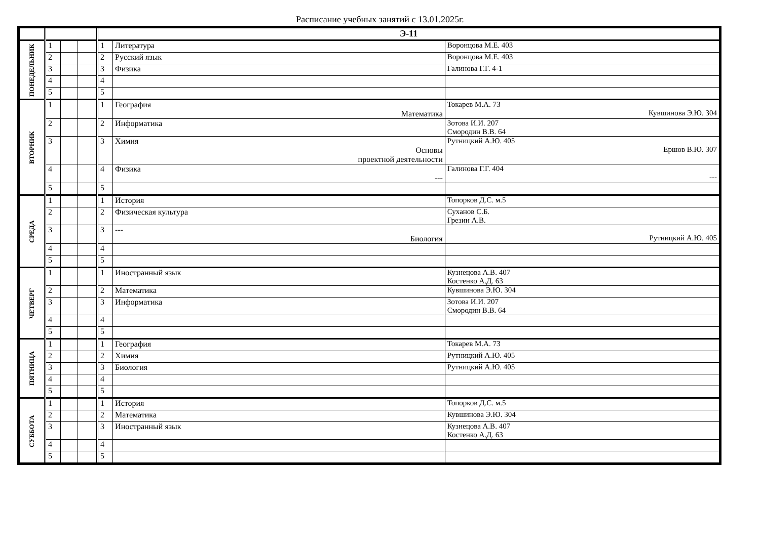Расписание учебных занятий с 13.01.2025г.
| | | | | Э-11 | | |
| --- | --- | --- | --- | --- | --- | --- |
| ПОНЕДЕЛЬНИК | 1 | | | 1 | Литература | Воронцова М.Е. 403 |
| | 2 | | | 2 | Русский язык | Воронцова М.Е. 403 |
| | 3 | | | 3 | Физика | Галинова Г.Г. 4-1 |
| | 4 | | | 4 | | |
| | 5 | | | 5 | | |
| ВТОРНИК | 1 | | | 1 | География Математика | Токарев М.А. 73 Кувшинова Э.Ю. 304 |
| | 2 | | | 2 | Информатика | Зотова И.И. 207 Смородин В.В. 64 |
| | 3 | | | 3 | Химия Основы проектной деятельности | Рутницкий А.Ю. 405 Ершов В.Ю. 307 |
| | 4 | | | 4 | Физика --- | Галинова Г.Г. 404 --- |
| | 5 | | | 5 | | |
| СРЕДА | 1 | | | 1 | История | Топорков Д.С. м.5 |
| | 2 | | | 2 | Физическая культура | Суханов С.Б. Грезин А.В. |
| | 3 | | | 3 | --- Биология | Рутницкий А.Ю. 405 |
| | 4 | | | 4 | | |
| | 5 | | | 5 | | |
| ЧЕТВЕРГ | 1 | | | 1 | Иностранный язык | Кузнецова А.В. 407 Костенко А.Д. 63 |
| | 2 | | | 2 | Математика | Кувшинова Э.Ю. 304 |
| | 3 | | | 3 | Информатика | Зотова И.И. 207 Смородин В.В. 64 |
| | 4 | | | 4 | | |
| | 5 | | | 5 | | |
| ПЯТНИЦА | 1 | | | 1 | География | Токарев М.А. 73 |
| | 2 | | | 2 | Химия | Рутницкий А.Ю. 405 |
| | 3 | | | 3 | Биология | Рутницкий А.Ю. 405 |
| | 4 | | | 4 | | |
| | 5 | | | 5 | | |
| СУББОТА | 1 | | | 1 | История | Топорков Д.С. м.5 |
| | 2 | | | 2 | Математика | Кувшинова Э.Ю. 304 |
| | 3 | | | 3 | Иностранный язык | Кузнецова А.В. 407 Костенко А.Д. 63 |
| | 4 | | | 4 | | |
| | 5 | | | 5 | | |